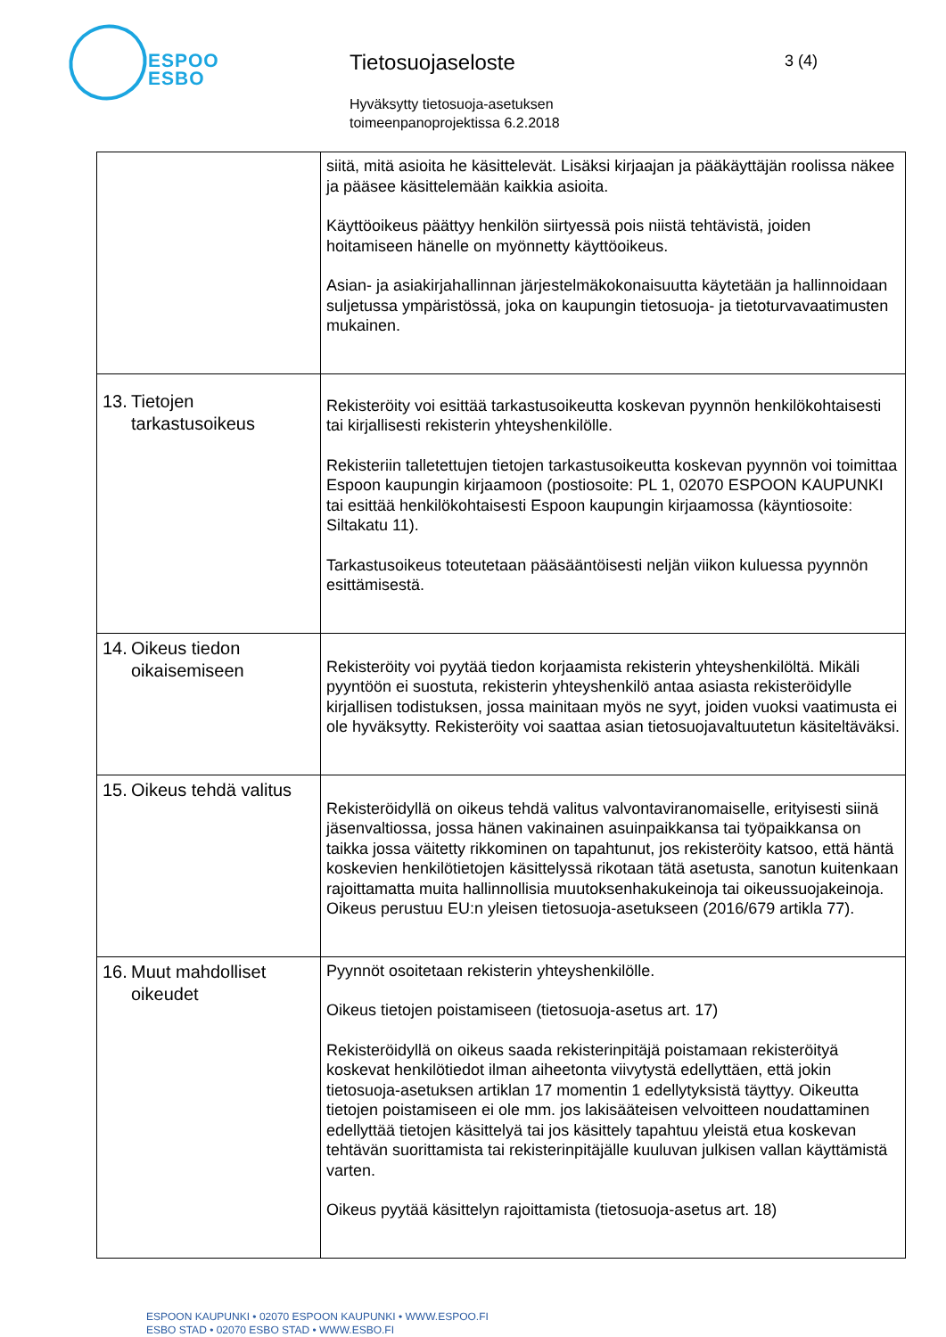ESPOO
ESBO
Tietosuojaseloste 3 (4)
Hyväksytty tietosuoja-asetuksen
toimeenpanoprojektissa 6.2.2018
| | siitä, mitä asioita he käsittelevät. Lisäksi kirjaajan ja pääkäyttäjän roolissa näkee ja pääsee käsittelemään kaikkia asioita. Käyttöoikeus päättyy henkilön siirtyessä pois niistä tehtävistä, joiden hoitamiseen hänelle on myönnetty käyttöoikeus. Asian- ja asiakirjahallinnan järjestelmäkokonaisuutta käytetään ja hallinnoidaan suljetussa ympäristössä, joka on kaupungin tietosuoja- ja tietoturvavaatimusten mukainen. |
| 13. Tietojen tarkastusoikeus | Rekisteröity voi esittää tarkastusoikeutta koskevan pyynnön henkilökohtaisesti tai kirjallisesti rekisterin yhteyshenkilölle. Rekisteriin talletettujen tietojen tarkastusoikeutta koskevan pyynnön voi toimittaa Espoon kaupungin kirjaamoon (postiosoite: PL 1, 02070 ESPOON KAUPUNKI tai esittää henkilökohtaisesti Espoon kaupungin kirjaamossa (käyntiosoite: Siltakatu 11). Tarkastusoikeus toteutetaan pääsääntöisesti neljän viikon kuluessa pyynnön esittämisestä. |
| 14. Oikeus tiedon oikaisemiseen | Rekisteröity voi pyytää tiedon korjaamista rekisterin yhteyshenkilöltä. Mikäli pyyntöön ei suostuta, rekisterin yhteyshenkilö antaa asiasta rekisteröidylle kirjallisen todistuksen, jossa mainitaan myös ne syyt, joiden vuoksi vaatimusta ei ole hyväksytty. Rekisteröity voi saattaa asian tietosuojavaltuutetun käsiteltäväksi. |
| 15. Oikeus tehdä valitus | Rekisteröidyllä on oikeus tehdä valitus valvontaviranomaiselle, erityisesti siinä jäsenvaltiossa, jossa hänen vakinainen asuinpaikkansa tai työpaikkansa on taikka jossa väitetty rikkominen on tapahtunut, jos rekisteröity katsoo, että häntä koskevien henkilötietojen käsittelyssä rikotaan tätä asetusta, sanotun kuitenkaan rajoittamatta muita hallinnollisia muutoksenhakukeinoja tai oikeussuojakeinoja. Oikeus perustuu EU:n yleisen tietosuoja-asetukseen (2016/679 artikla 77). |
| 16. Muut mahdolliset oikeudet | Pyynnöt osoitetaan rekisterin yhteyshenkilölle. Oikeus tietojen poistamiseen (tietosuoja-asetus art. 17) Rekisteröidyllä on oikeus saada rekisterinpitäjä poistamaan rekisteröityä koskevat henkilötiedot ilman aiheetonta viivytystä edellyttäen, että jokin tietosuoja-asetuksen artiklan 17 momentin 1 edellytyksistä täyttyy. Oikeutta tietojen poistamiseen ei ole mm. jos lakisääteisen velvoitteen noudattaminen edellyttää tietojen käsittelyä tai jos käsittely tapahtuu yleistä etua koskevan tehtävän suorittamista tai rekisterinpitäjälle kuuluvan julkisen vallan käyttämistä varten. Oikeus pyytää käsittelyn rajoittamista (tietosuoja-asetus art. 18) |
ESPOON KAUPUNKI • 02070 ESPOON KAUPUNKI • WWW.ESPOO.FI
ESBO STAD • 02070 ESBO STAD • WWW.ESBO.FI